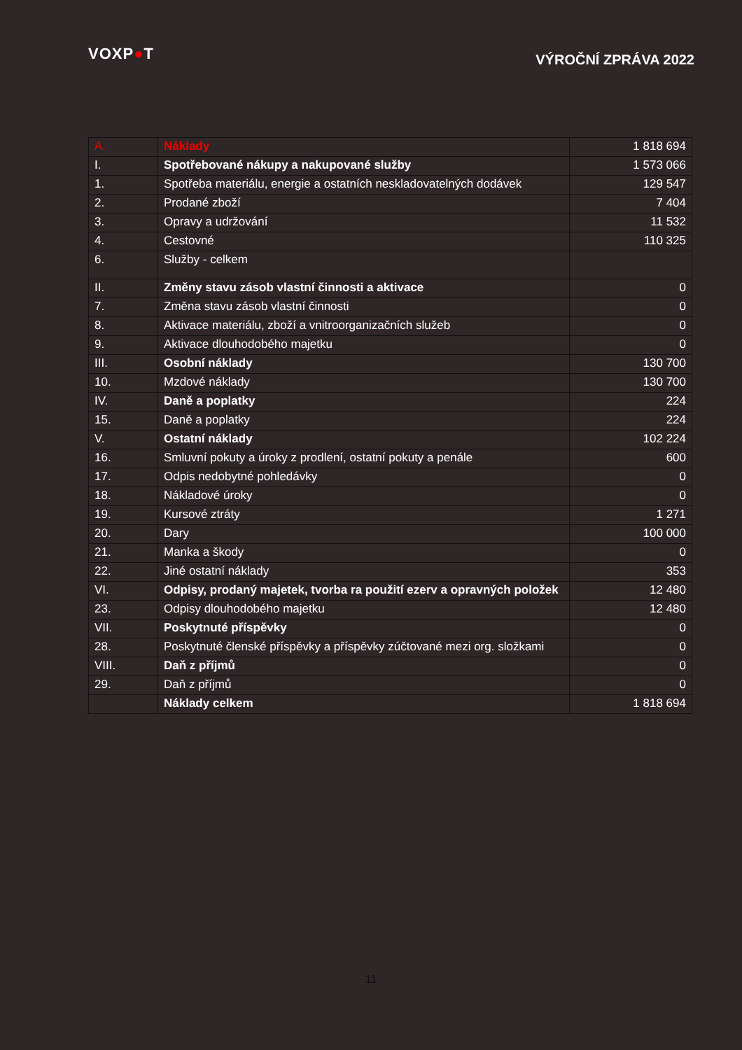VOXP●T
VÝROČNÍ ZPRÁVA 2022
| A. | Náklady | 1 818 694 |
| I. | Spotřebované nákupy a nakupované služby | 1 573 066 |
| 1. | Spotřeba materiálu, energie a ostatních neskladovatelných dodávek | 129 547 |
| 2. | Prodané zboží | 7 404 |
| 3. | Opravy a udržování | 11 532 |
| 4. | Cestovné | 110 325 |
| 6. | Služby - celkem | |
| II. | Změny stavu zásob vlastní činnosti a aktivace | 0 |
| 7. | Změna stavu zásob vlastní činnosti | 0 |
| 8. | Aktivace materiálu, zboží a vnitroorganizačních služeb | 0 |
| 9. | Aktivace dlouhodobého majetku | 0 |
| III. | Osobní náklady | 130 700 |
| 10. | Mzdové náklady | 130 700 |
| IV. | Daně a poplatky | 224 |
| 15. | Daně a poplatky | 224 |
| V. | Ostatní náklady | 102 224 |
| 16. | Smluvní pokuty a úroky z prodlení, ostatní pokuty a penále | 600 |
| 17. | Odpis nedobytné pohledávky | 0 |
| 18. | Nákladové úroky | 0 |
| 19. | Kursové ztráty | 1 271 |
| 20. | Dary | 100 000 |
| 21. | Manka a škody | 0 |
| 22. | Jiné ostatní náklady | 353 |
| VI. | Odpisy, prodaný majetek, tvorba ra použití ezerv a opravných položek | 12 480 |
| 23. | Odpisy dlouhodobého majetku | 12 480 |
| VII. | Poskytnuté příspěvky | 0 |
| 28. | Poskytnuté členské příspěvky a příspěvky zúčtované mezi org. složkami | 0 |
| VIII. | Daň z příjmů | 0 |
| 29. | Daň z příjmů | 0 |
| | Náklady celkem | 1 818 694 |
11